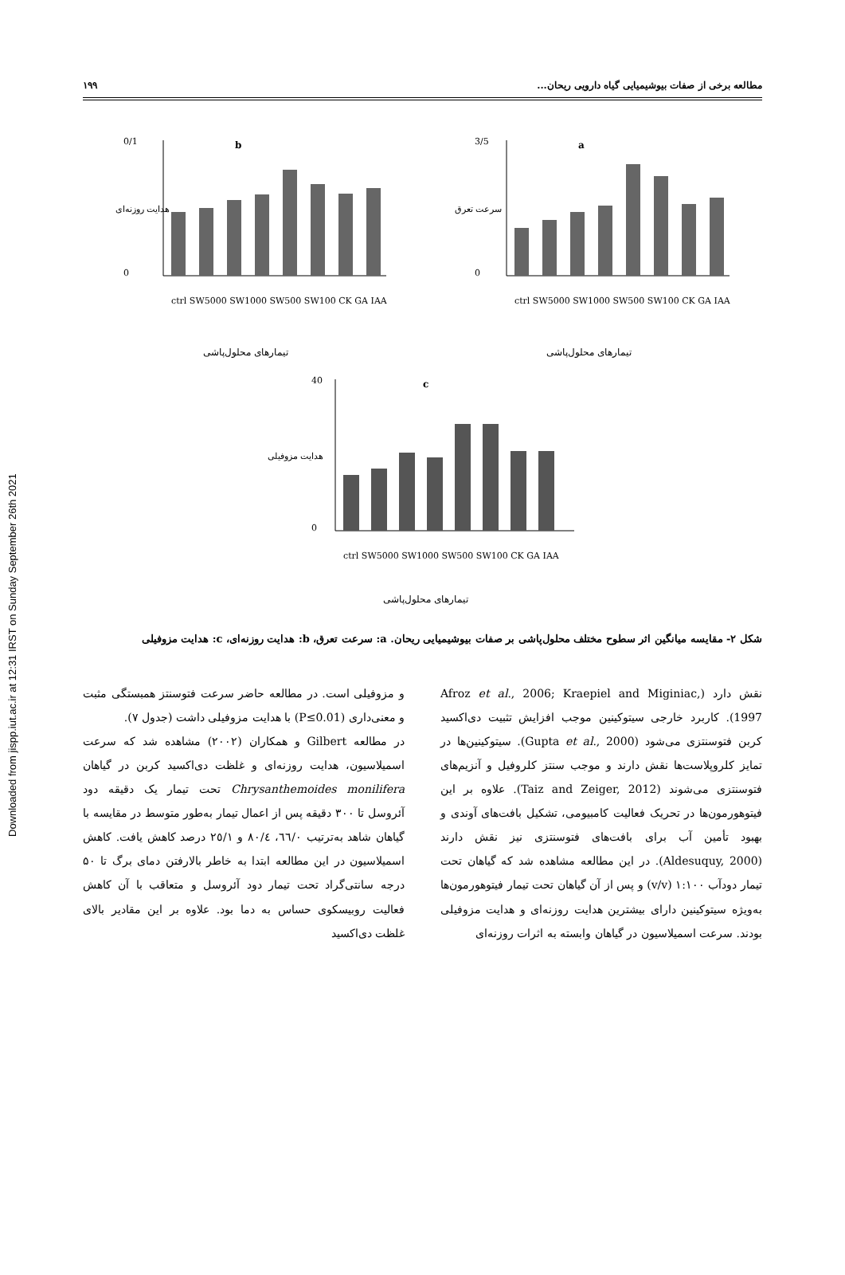Downloaded from jispp.iut.ac.ir at 12:31 IRST on Sunday September 26th 2021
مطالعه برخی از صفات بیوشیمیایی گیاه دارویی ریحان... ۱۹۹
b
0/1
0
ctrl SW5000 SW1000 SW500 SW100 CK GA IAA
تیمارهای محلول‌پاشی
هدایت روزنه‌ای
a
3/5
0
ctrl SW5000 SW1000 SW500 SW100 CK GA IAA
تیمارهای محلول‌پاشی
سرعت تعرق
c
40
0
ctrl SW5000 SW1000 SW500 SW100 CK GA IAA
تیمارهای محلول‌پاشی
هدایت مزوفیلی
شکل ۲- مقایسه میانگین اثر سطوح مختلف محلول‌پاشی بر صفات بیوشیمیایی ریحان. a: سرعت تعرق، b: هدایت روزنه‌ای، c: هدایت مزوفیلی
نقش دارد (Afroz et al., 2006; Kraepiel and Miginiac, 1997). کاربرد خارجی سیتوکینین موجب افزایش تثبیت دی‌اکسید کربن فتوسنتزی می‌شود (Gupta et al., 2000). سیتوکینین‌ها در تمایز کلروپلاست‌ها نقش دارند و موجب سنتز کلروفیل و آنزیم‌های فتوسنتزی می‌شوند (Taiz and Zeiger, 2012). علاوه بر این فیتوهورمون‌ها در تحریک فعالیت کامبیومی، تشکیل بافت‌های آوندی و بهبود تأمین آب برای بافت‌های فتوسنتزی نیز نقش دارند (Aldesuquy, 2000). در این مطالعه مشاهده شد که گیاهان تحت تیمار دودآب ۱:۱۰۰ (v/v) و پس از آن گیاهان تحت تیمار فیتوهورمون‌ها به‌ویژه سیتوکینین دارای بیشترین هدایت روزنه‌ای و هدایت مزوفیلی بودند. سرعت اسمیلاسیون در گیاهان وابسته به اثرات روزنه‌ای
و مزوفیلی است. در مطالعه حاضر سرعت فتوسنتز همبستگی مثبت و معنی‌داری (P≤0.01) با هدایت مزوفیلی داشت (جدول ۷).
در مطالعه Gilbert و همکاران (۲۰۰۲) مشاهده شد که سرعت اسمیلاسیون، هدایت روزنه‌ای و غلظت دی‌اکسید کربن در گیاهان Chrysanthemoides monilifera تحت تیمار یک دقیقه دود آئروسل تا ۳۰۰ دقیقه پس از اعمال تیمار به‌طور متوسط در مقایسه با گیاهان شاهد به‌ترتیب ٦٦/٠، ٨٠/٤ و ٢٥/١ درصد کاهش یافت. کاهش اسمیلاسیون در این مطالعه ابتدا به خاطر بالارفتن دمای برگ تا ۵۰ درجه سانتی‌گراد تحت تیمار دود آئروسل و متعاقب با آن کاهش فعالیت روبیسکوی حساس به دما بود. علاوه بر این مقادیر بالای غلظت دی‌اکسید